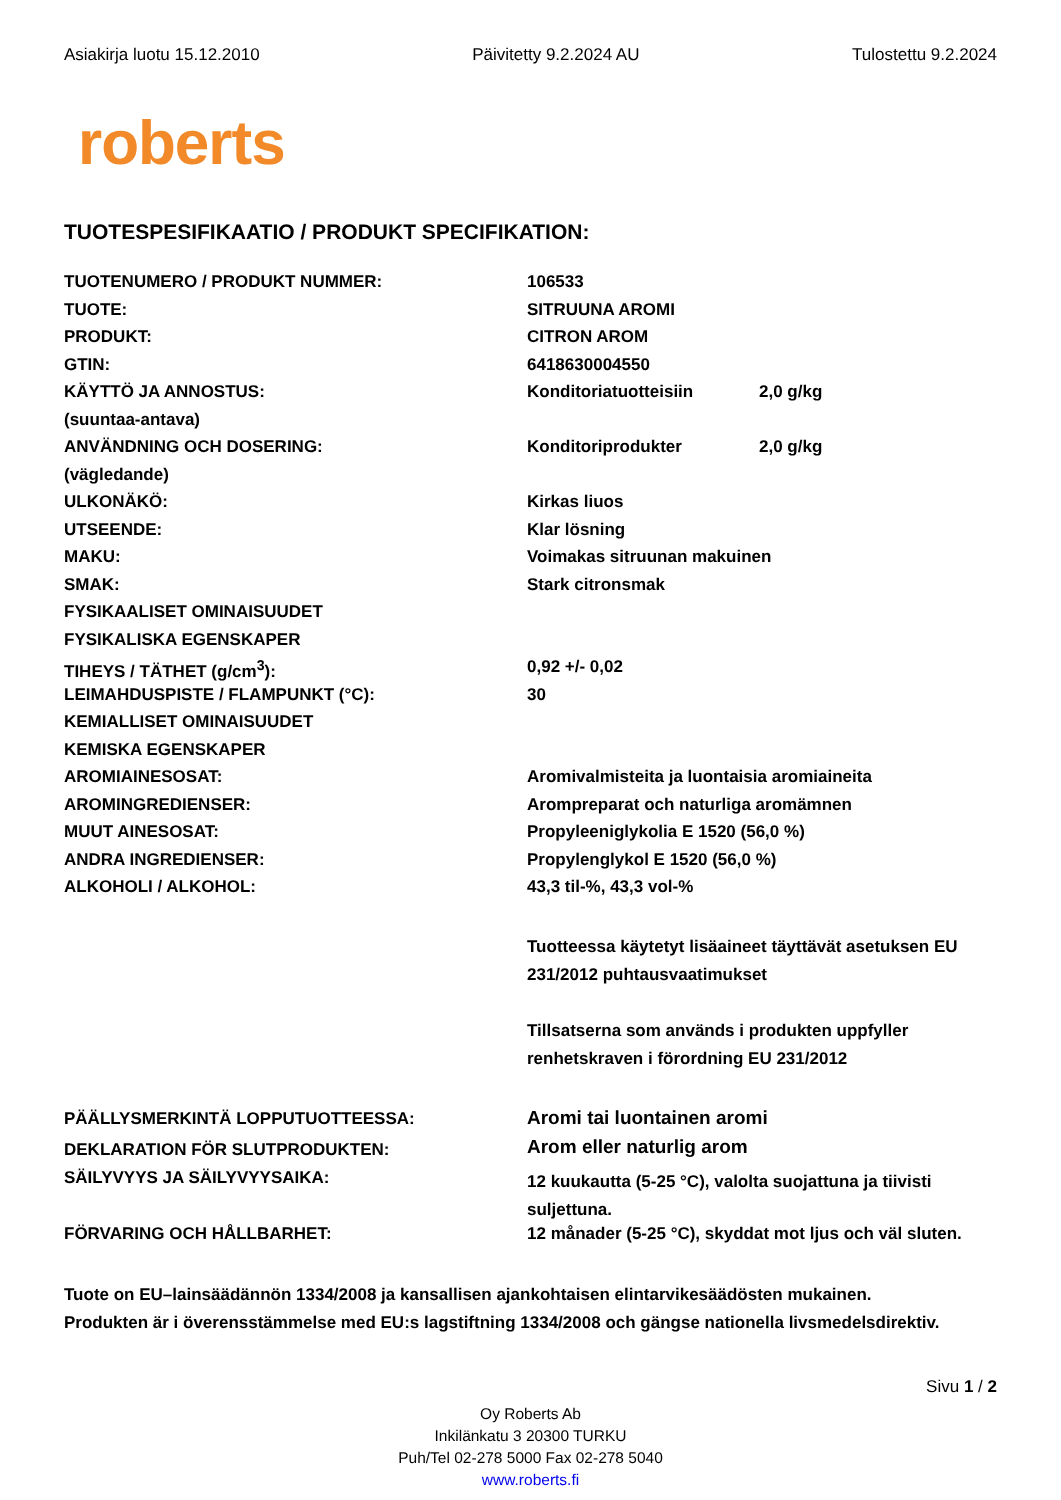Asiakirja luotu 15.12.2010 Päivitetty 9.2.2024 AU Tulostettu 9.2.2024
roberts
TUOTESPESIFIKAATIO / PRODUKT SPECIFIKATION:
| TUOTENUMERO / PRODUKT NUMMER: | 106533 | |
| TUOTE: | SITRUUNA AROMI | |
| PRODUKT: | CITRON AROM | |
| GTIN: | 6418630004550 | |
| KÄYTTÖ JA ANNOSTUS: | Konditoriatuotteisiin | 2,0 g/kg |
| (suuntaa-antava) | | |
| ANVÄNDNING OCH DOSERING: | Konditoriprodukter | 2,0 g/kg |
| (vägledande) | | |
| ULKONÄKÖ: | Kirkas liuos | |
| UTSEENDE: | Klar lösning | |
| MAKU: | Voimakas sitruunan makuinen | |
| SMAK: | Stark citronsmak | |
| FYSIKAALISET OMINAISUUDET | | |
| FYSIKALISKA EGENSKAPER | | |
| TIHEYS / TÄTHET (g/cm<sup>3</sup>): | 0,92 +/- 0,02 | |
| LEIMAHDUSPISTE / FLAMPUNKT (°C): | 30 | |
| KEMIALLISET OMINAISUUDET | | |
| KEMISKA EGENSKAPER | | |
| AROMIAINESOSAT: | Aromivalmisteita ja luontaisia aromiaineita | |
| AROMINGREDIENSER: | Arompreparat och naturliga aromämnen | |
| MUUT AINESOSAT: | Propyleeniglykolia E 1520 (56,0 %) | |
| ANDRA INGREDIENSER: | Propylenglykol E 1520 (56,0 %) | |
| ALKOHOLI / ALKOHOL: | 43,3 til-%, 43,3 vol-% | |
| | Tuotteessa käytetyt lisäaineet täyttävät asetuksen EU 231/2012 puhtausvaatimukset Tillsatserna som används i produkten uppfyller renhetskraven i förordning EU 231/2012 | |
| PÄÄLLYSMERKINTÄ LOPPUTUOTTEESSA: | Aromi tai luontainen aromi | |
| DEKLARATION FÖR SLUTPRODUKTEN: | Arom eller naturlig arom | |
| SÄILYVYYS JA SÄILYVYYSAIKA: | 12 kuukautta (5-25 °C), valolta suojattuna ja tiivisti suljettuna. | |
| FÖRVARING OCH HÅLLBARHET: | 12 månader (5-25 °C), skyddat mot ljus och väl sluten. | |
Tuote on EU–lainsäädännön 1334/2008 ja kansallisen ajankohtaisen elintarvikesäädösten mukainen.
Produkten är i överensstämmelse med EU:s lagstiftning 1334/2008 och gängse nationella livsmedelsdirektiv.
Sivu 1 / 2
Oy Roberts Ab
Inkilänkatu 3 20300 TURKU
Puh/Tel 02-278 5000 Fax 02-278 5040
www.roberts.fi